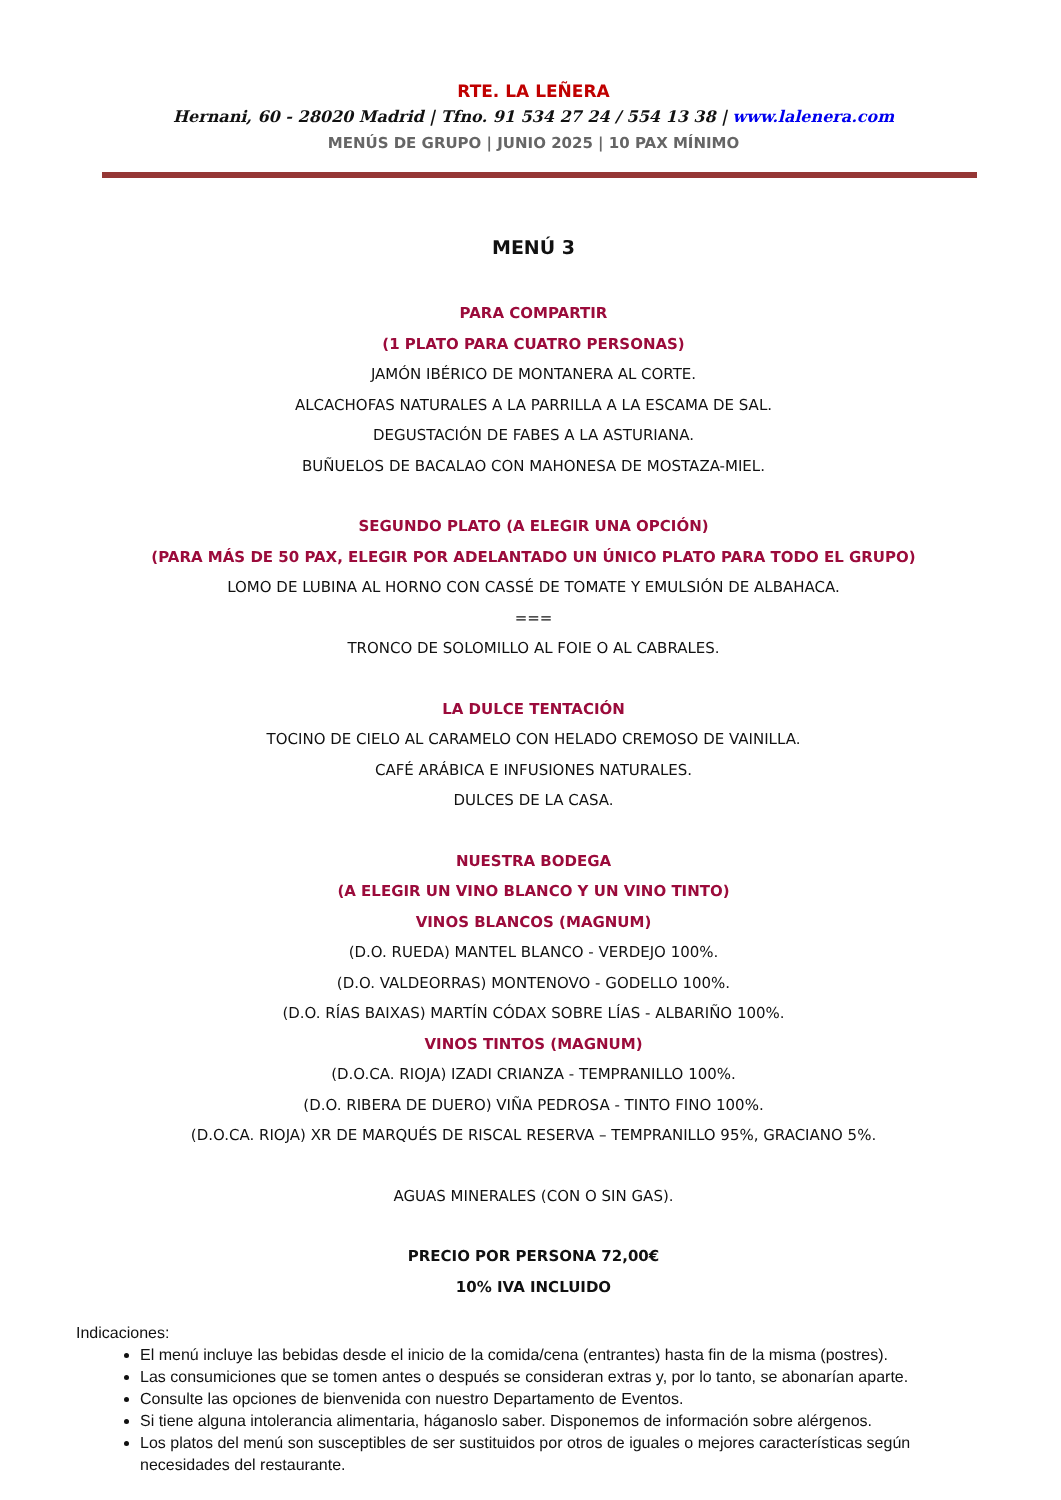RTE. LA LEÑERA
Hernani, 60 - 28020 Madrid | Tfno. 91 534 27 24 / 554 13 38 | www.lalenera.com
MENÚS DE GRUPO | JUNIO 2025 | 10 PAX MÍNIMO
MENÚ 3
PARA COMPARTIR
(1 PLATO PARA CUATRO PERSONAS)
JAMÓN IBÉRICO DE MONTANERA AL CORTE.
ALCACHOFAS NATURALES A LA PARRILLA A LA ESCAMA DE SAL.
DEGUSTACIÓN DE FABES A LA ASTURIANA.
BUÑUELOS DE BACALAO CON MAHONESA DE MOSTAZA-MIEL.
SEGUNDO PLATO (A ELEGIR UNA OPCIÓN)
(PARA MÁS DE 50 PAX, ELEGIR POR ADELANTADO UN ÚNICO PLATO PARA TODO EL GRUPO)
LOMO DE LUBINA AL HORNO CON CASSÉ DE TOMATE Y EMULSIÓN DE ALBAHACA.
===
TRONCO DE SOLOMILLO AL FOIE O AL CABRALES.
LA DULCE TENTACIÓN
TOCINO DE CIELO AL CARAMELO CON HELADO CREMOSO DE VAINILLA.
CAFÉ ARÁBICA E INFUSIONES NATURALES.
DULCES DE LA CASA.
NUESTRA BODEGA
(A ELEGIR UN VINO BLANCO Y UN VINO TINTO)
VINOS BLANCOS (MAGNUM)
(D.O. RUEDA) MANTEL BLANCO - VERDEJO 100%.
(D.O. VALDEORRAS) MONTENOVO - GODELLO 100%.
(D.O. RÍAS BAIXAS) MARTÍN CÓDAX SOBRE LÍAS - ALBARIÑO 100%.
VINOS TINTOS (MAGNUM)
(D.O.CA. RIOJA) IZADI CRIANZA - TEMPRANILLO 100%.
(D.O. RIBERA DE DUERO) VIÑA PEDROSA - TINTO FINO 100%.
(D.O.CA. RIOJA) XR DE MARQUÉS DE RISCAL RESERVA – TEMPRANILLO 95%, GRACIANO 5%.
AGUAS MINERALES (CON O SIN GAS).
PRECIO POR PERSONA 72,00€
10% IVA INCLUIDO
Indicaciones:
El menú incluye las bebidas desde el inicio de la comida/cena (entrantes) hasta fin de la misma (postres).
Las consumiciones que se tomen antes o después se consideran extras y, por lo tanto, se abonarían aparte.
Consulte las opciones de bienvenida con nuestro Departamento de Eventos.
Si tiene alguna intolerancia alimentaria, háganoslo saber. Disponemos de información sobre alérgenos.
Los platos del menú son susceptibles de ser sustituidos por otros de iguales o mejores características según necesidades del restaurante.